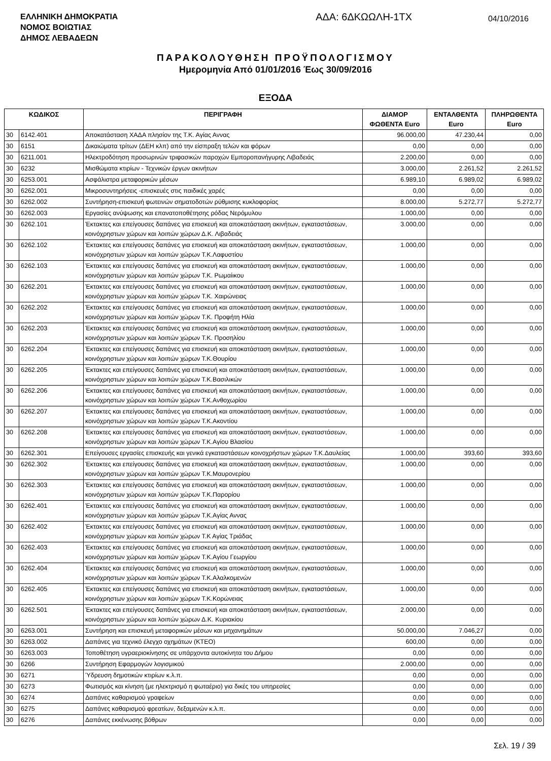ΕΛΛΗΝΙΚΗ ΔΗΜΟΚΡΑΤΙΑ
ΝΟΜΟΣ ΒΟΙΩΤΙΑΣ
ΔΗΜΟΣ ΛΕΒΑΔΕΩΝ
ΑΔΑ: 6ΔΚΩΩΛΗ-1ΤΧ
04/10/2016
ΠΑΡΑΚΟΛΟΥΘΗΣΗ ΠΡΟΫΠΟΛΟΓΙΣΜΟΥ
Ημερομηνία Από 01/01/2016 Έως 30/09/2016
ΕΞΟΔΑ
| ΚΩΔΙΚΟΣ | | ΠΕΡΙΓΡΑΦΗ | ΔΙΑΜΟΡ ΦΩΘΕΝΤΑ Euro | ΕΝΤΑΛΘΕΝΤΑ Euro | ΠΛΗΡΩΘΕΝΤΑ Euro |
| --- | --- | --- | --- | --- | --- |
| 30 | 6142.401 | Αποκατάσταση ΧΑΔΑ πλησίον της Τ.Κ. Αγίας Αννας | 96.000,00 | 47.230,44 | 0,00 |
| 30 | 6151 | Δικαιώματα τρίτων (ΔΕΗ κλπ) από την είσπραξη τελών και φόρων | 0,00 | 0,00 | 0,00 |
| 30 | 6211.001 | Ηλεκτροδότηση προσωρινών τριφασικών παροχών Εμποροπανήγυρης Λιβαδειάς | 2.200,00 | 0,00 | 0,00 |
| 30 | 6232 | Μισθώματα κτιρίων - Τεχνικών έργων ακινήτων | 3.000,00 | 2.261,52 | 2.261,52 |
| 30 | 6253.001 | Ασφάλιστρα μεταφορικών μέσων | 6.989,10 | 6.989,02 | 6.989,02 |
| 30 | 6262.001 | Μικροσυντηρήσεις -επισκευές στις παιδικές χαρές | 0,00 | 0,00 | 0,00 |
| 30 | 6262.002 | Συντήρηση-επισκευή φωτεινών σηματοδοτών ρύθμισης κυκλοφορίας | 8.000,00 | 5.272,77 | 5.272,77 |
| 30 | 6262.003 | Εργασίες ανύψωσης και επανατοποθέτησης ρόδας Νερόμυλου | 1.000,00 | 0,00 | 0,00 |
| 30 | 6262.101 | Έκτακτες και επείγουσες δαπάνες για επισκευή και αποκατάσταση ακινήτων, εγκαταστάσεων, κοινόχρηστων χώρων και λοιπών χώρων Δ.Κ. Λιβαδειάς | 3.000,00 | 0,00 | 0,00 |
| 30 | 6262.102 | Έκτακτες και επείγουσες δαπάνες για επισκευή και αποκατάσταση ακινήτων, εγκαταστάσεων, κοινόχρηστων χώρων και λοιπών χώρων Τ.Κ.Λαφυστίου | 1.000,00 | 0,00 | 0,00 |
| 30 | 6262.103 | Έκτακτες και επείγουσες δαπάνες για επισκευή και αποκατάσταση ακινήτων, εγκαταστάσεων, κοινόχρηστων χώρων και λοιπών χώρων Τ.Κ. Ρωμαίικου | 1.000,00 | 0,00 | 0,00 |
| 30 | 6262.201 | Έκτακτες και επείγουσες δαπάνες για επισκευή και αποκατάσταση ακινήτων, εγκαταστάσεων, κοινόχρηστων χώρων και λοιπών χώρων Τ.Κ. Χαιρώνειας | 1.000,00 | 0,00 | 0,00 |
| 30 | 6262.202 | Έκτακτες και επείγουσες δαπάνες για επισκευή και αποκατάσταση ακινήτων, εγκαταστάσεων, κοινόχρηστων χώρων και λοιπών χώρων Τ.Κ. Προφήτη Ηλία | 1.000,00 | 0,00 | 0,00 |
| 30 | 6262.203 | Έκτακτες και επείγουσες δαπάνες για επισκευή και αποκατάσταση ακινήτων, εγκαταστάσεων, κοινόχρηστων χώρων και λοιπών χώρων Τ.Κ. Προσηλίου | 1.000,00 | 0,00 | 0,00 |
| 30 | 6262.204 | Έκτακτες και επείγουσες δαπάνες για επισκευή και αποκατάσταση ακινήτων, εγκαταστάσεων, κοινόχρηστων χώρων και λοιπών χώρων Τ.Κ.Θουρίου | 1.000,00 | 0,00 | 0,00 |
| 30 | 6262.205 | Έκτακτες και επείγουσες δαπάνες για επισκευή και αποκατάσταση ακινήτων, εγκαταστάσεων, κοινόχρηστων χώρων και λοιπών χώρων Τ.Κ.Βασιλικών | 1.000,00 | 0,00 | 0,00 |
| 30 | 6262.206 | Έκτακτες και επείγουσες δαπάνες για επισκευή και αποκατάσταση ακινήτων, εγκαταστάσεων, κοινόχρηστων χώρων και λοιπών χώρων Τ.Κ.Ανθοχωρίου | 1.000,00 | 0,00 | 0,00 |
| 30 | 6262.207 | Έκτακτες και επείγουσες δαπάνες για επισκευή και αποκατάσταση ακινήτων, εγκαταστάσεων, κοινόχρηστων χώρων και λοιπών χώρων Τ.Κ.Ακοντίου | 1.000,00 | 0,00 | 0,00 |
| 30 | 6262.208 | Έκτακτες και επείγουσες δαπάνες για επισκευή και αποκατάσταση ακινήτων, εγκαταστάσεων, κοινόχρηστων χώρων και λοιπών χώρων Τ.Κ.Αγίου Βλασίου | 1.000,00 | 0,00 | 0,00 |
| 30 | 6262.301 | Επείγουσες εργασίες επισκευής και γενικά εγκαταστάσεων κοινοχρήστων χώρων Τ.Κ.Δαυλείας | 1.000,00 | 393,60 | 393,60 |
| 30 | 6262.302 | Έκτακτες και επείγουσες δαπάνες για επισκευή και αποκατάσταση ακινήτων, εγκαταστάσεων, κοινόχρηστων χώρων και λοιπών χώρων Τ.Κ.Μαυρονερίου | 1.000,00 | 0,00 | 0,00 |
| 30 | 6262.303 | Έκτακτες και επείγουσες δαπάνες για επισκευή και αποκατάσταση ακινήτων, εγκαταστάσεων, κοινόχρηστων χώρων και λοιπών χώρων Τ.Κ.Παρορίου | 1.000,00 | 0,00 | 0,00 |
| 30 | 6262.401 | Έκτακτες και επείγουσες δαπάνες για επισκευή και αποκατάσταση ακινήτων, εγκαταστάσεων, κοινόχρηστων χώρων και λοιπών χώρων Τ.Κ.Αγίας Αννας | 1.000,00 | 0,00 | 0,00 |
| 30 | 6262.402 | Έκτακτες και επείγουσες δαπάνες για επισκευή και αποκατάσταση ακινήτων, εγκαταστάσεων, κοινόχρηστων χώρων και λοιπών χώρων Τ.Κ Αγίας Τριάδας | 1.000,00 | 0,00 | 0,00 |
| 30 | 6262.403 | Έκτακτες και επείγουσες δαπάνες για επισκευή και αποκατάσταση ακινήτων, εγκαταστάσεων, κοινόχρηστων χώρων και λοιπών χώρων Τ.Κ.Αγίου Γεωργίου | 1.000,00 | 0,00 | 0,00 |
| 30 | 6262.404 | Έκτακτες και επείγουσες δαπάνες για επισκευή και αποκατάσταση ακινήτων, εγκαταστάσεων, κοινόχρηστων χώρων και λοιπών χώρων Τ.Κ.Αλαλκομενών | 1.000,00 | 0,00 | 0,00 |
| 30 | 6262.405 | Έκτακτες και επείγουσες δαπάνες για επισκευή και αποκατάσταση ακινήτων, εγκαταστάσεων, κοινόχρηστων χώρων και λοιπών χώρων Τ.Κ.Κορώνειας | 1.000,00 | 0,00 | 0,00 |
| 30 | 6262.501 | Έκτακτες και επείγουσες δαπάνες για επισκευή και αποκατάσταση ακινήτων, εγκαταστάσεων, κοινόχρηστων χώρων και λοιπών χώρων Δ.Κ. Κυριακίου | 2.000,00 | 0,00 | 0,00 |
| 30 | 6263.001 | Συντήρηση και επισκευή μεταφορικών μέσων και μηχανημάτων | 50.000,00 | 7.046,27 | 0,00 |
| 30 | 6263.002 | Δαπάνες για τεχνικό έλεγχο οχημάτων (ΚΤΕΟ) | 600,00 | 0,00 | 0,00 |
| 30 | 6263.003 | Τοποθέτηση υγραεριοκίνησης σε υπάρχοντα αυτοκίνητα του Δήμου | 0,00 | 0,00 | 0,00 |
| 30 | 6266 | Συντήρηση Εφαρμογών λογισμικού | 2.000,00 | 0,00 | 0,00 |
| 30 | 6271 | Ύδρευση δημοτικών κτιρίων κ.λ.π. | 0,00 | 0,00 | 0,00 |
| 30 | 6273 | Φωτισμός και κίνηση (με ηλεκτρισμό η φωταέριο) για δικές του υπηρεσίες | 0,00 | 0,00 | 0,00 |
| 30 | 6274 | Δαπάνες καθαρισμού γραφείων | 0,00 | 0,00 | 0,00 |
| 30 | 6275 | Δαπάνες καθαρισμού φρεατίων, δεξαμενών κ.λ.π. | 0,00 | 0,00 | 0,00 |
| 30 | 6276 | Δαπάνες εκκένωσης βόθρων | 0,00 | 0,00 | 0,00 |
Σελ. 19 / 39